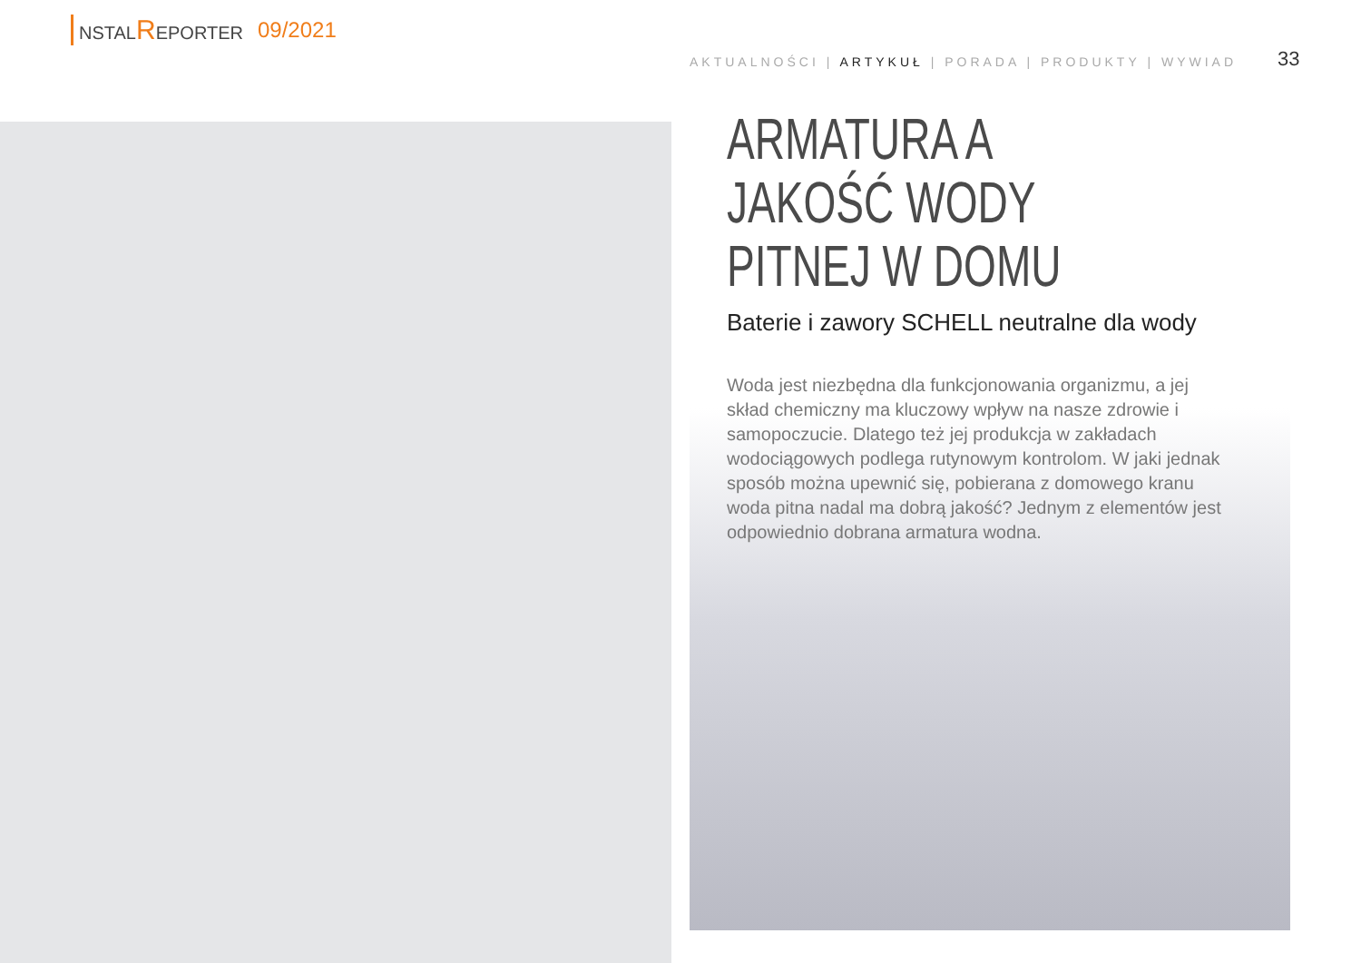NSTALREPORTER 09/2021
AKTUALNOŚCI | ARTYKUŁ | PORADA | PRODUKTY | WYWIAD
33
ARMATURA A JAKOŚĆ WODY PITNEJ W DOMU
Baterie i zawory SCHELL neutralne dla wody
Woda jest niezbędna dla funkcjonowania organizmu, a jej skład chemiczny ma kluczowy wpływ na nasze zdrowie i samopoczucie. Dlatego też jej produkcja w zakładach wodociągowych podlega rutynowym kontrolom. W jaki jednak sposób można upewnić się, pobierana z domowego kranu woda pitna nadal ma dobrą jakość? Jednym z elementów jest odpowiednio dobrana armatura wodna.